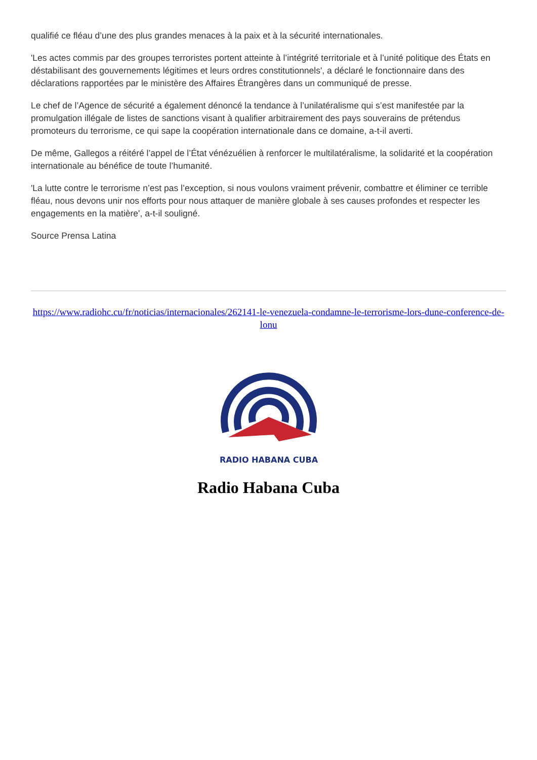qualifié ce fléau d’une des plus grandes menaces à la paix et à la sécurité internationales.
'Les actes commis par des groupes terroristes portent atteinte à l’intégrité territoriale et à l’unité politique des États en déstabilisant des gouvernements légitimes et leurs ordres constitutionnels', a déclaré le fonctionnaire dans des déclarations rapportées par le ministère des Affaires Étrangères dans un communiqué de presse.
Le chef de l’Agence de sécurité a également dénoncé la tendance à l’unilatéralisme qui s’est manifestée par la promulgation illégale de listes de sanctions visant à qualifier arbitrairement des pays souverains de prétendus promoteurs du terrorisme, ce qui sape la coopération internationale dans ce domaine, a-t-il averti.
De même, Gallegos a réitéré l’appel de l’État vénézuélien à renforcer le multilatéralisme, la solidarité et la coopération internationale au bénéfice de toute l’humanité.
'La lutte contre le terrorisme n’est pas l’exception, si nous voulons vraiment prévenir, combattre et éliminer ce terrible fléau, nous devons unir nos efforts pour nous attaquer de manière globale à ses causes profondes et respecter les engagements en la matière', a-t-il souligné.
Source Prensa Latina
https://www.radiohc.cu/fr/noticias/internacionales/262141-le-venezuela-condamne-le-terrorisme-lors-dune-conference-de-lonu
RADIO HABANA CUBA
Radio Habana Cuba